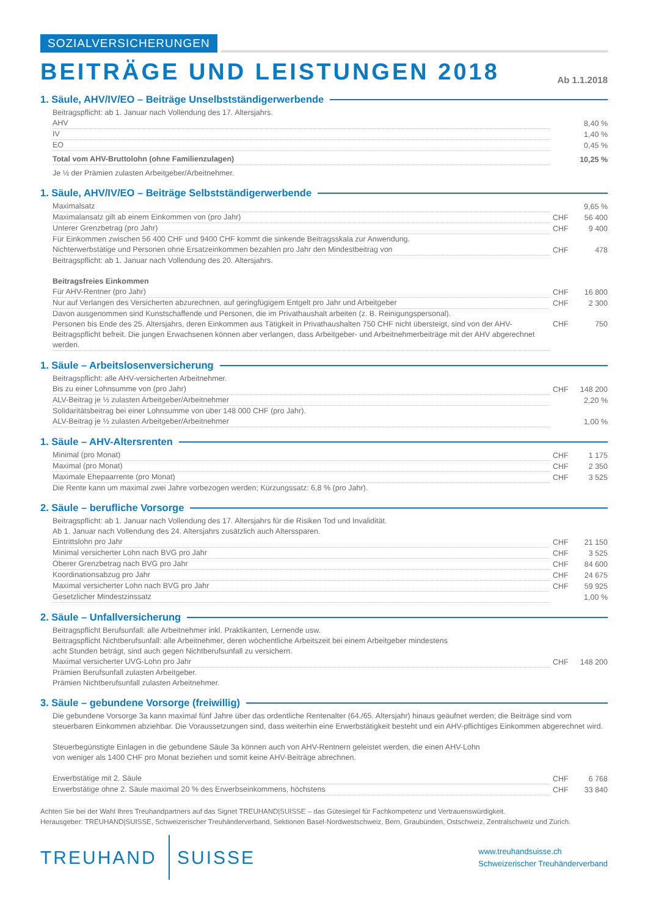SOZIALVERSICHERUNGEN
BEITRÄGE UND LEISTUNGEN 2018
Ab 1.1.2018
1. Säule, AHV/IV/EO – Beiträge Unselbstständigerwerbende
Beitragspflicht: ab 1. Januar nach Vollendung des 17. Altersjahrs.
| AHV | | 8,40 % |
| IV | | 1,40 % |
| EO | | 0,45 % |
| Total vom AHV-Bruttolohn (ohne Familienzulagen) | | 10,25 % |
Je ½ der Prämien zulasten Arbeitgeber/Arbeitnehmer.
1. Säule, AHV/IV/EO – Beiträge Selbstständigerwerbende
| Maximalsatz | | 9,65 % |
| Maximalansatz gilt ab einem Einkommen von (pro Jahr) | CHF | 56 400 |
| Unterer Grenzbetrag (pro Jahr) | CHF | 9 400 |
| Für Einkommen zwischen 56 400 CHF und 9400 CHF kommt die sinkende Beitragsskala zur Anwendung. | | |
| Nichterwerbstätige und Personen ohne Ersatzeinkommen bezahlen pro Jahr den Mindestbeitrag von | CHF | 478 |
| Beitragspflicht: ab 1. Januar nach Vollendung des 20. Altersjahrs. | | |
| Beitragsfreies Einkommen | | |
| Für AHV-Rentner (pro Jahr) | CHF | 16 800 |
| Nur auf Verlangen des Versicherten abzurechnen, auf geringfügigem Entgelt pro Jahr und Arbeitgeber | CHF | 2 300 |
| Davon ausgenommen sind Kunstschaffende und Personen, die im Privathaushalt arbeiten (z. B. Reinigungspersonal). | | |
| Personen bis Ende des 25. Altersjahrs, deren Einkommen aus Tätigkeit in Privathaushalten 750 CHF nicht übersteigt, sind von der AHV-Beitragspflicht befreit. Die jungen Erwachsenen können aber verlangen, dass Arbeitgeber- und Arbeitnehmerbeiträge mit der AHV abgerechnet werden. | CHF | 750 |
1. Säule – Arbeitslosenversicherung
| Beitragspflicht: alle AHV-versicherten Arbeitnehmer. | | |
| Bis zu einer Lohnsumme von (pro Jahr) | CHF | 148 200 |
| ALV-Beitrag je ½ zulasten Arbeitgeber/Arbeitnehmer | | 2,20 % |
| Solidaritätsbeitrag bei einer Lohnsumme von über 148 000 CHF (pro Jahr). | | |
| ALV-Beitrag je ½ zulasten Arbeitgeber/Arbeitnehmer | | 1,00 % |
1. Säule – AHV-Altersrenten
| Minimal (pro Monat) | CHF | 1 175 |
| Maximal (pro Monat) | CHF | 2 350 |
| Maximale Ehepaarrente (pro Monat) | CHF | 3 525 |
| Die Rente kann um maximal zwei Jahre vorbezogen werden; Kürzungssatz: 6,8 % (pro Jahr). | | |
2. Säule – berufliche Vorsorge
| Beitragspflicht: ab 1. Januar nach Vollendung des 17. Altersjahrs für die Risiken Tod und Invalidität. Ab 1. Januar nach Vollendung des 24. Altersjahrs zusätzlich auch Alterssparen. | | |
| Eintrittslohn pro Jahr | CHF | 21 150 |
| Minimal versicherter Lohn nach BVG pro Jahr | CHF | 3 525 |
| Oberer Grenzbetrag nach BVG pro Jahr | CHF | 84 600 |
| Koordinationsabzug pro Jahr | CHF | 24 675 |
| Maximal versicherter Lohn nach BVG pro Jahr | CHF | 59 925 |
| Gesetzlicher Mindestzinssatz | | 1,00 % |
2. Säule – Unfallversicherung
| Beitragspflicht Berufsunfall: alle Arbeitnehmer inkl. Praktikanten, Lernende usw. Beitragspflicht Nichtberufsunfall: alle Arbeitnehmer, deren wöchentliche Arbeitszeit bei einem Arbeitgeber mindestens acht Stunden beträgt, sind auch gegen Nichtberufsunfall zu versichern. | | |
| Maximal versicherter UVG-Lohn pro Jahr | CHF | 148 200 |
| Prämien Berufsunfall zulasten Arbeitgeber. Prämien Nichtberufsunfall zulasten Arbeitnehmer. | | |
3. Säule – gebundene Vorsorge (freiwillig)
| Die gebundene Vorsorge 3a kann maximal fünf Jahre über das ordentliche Rentenalter (64./65. Altersjahr) hinaus geäufnet werden; die Beiträge sind vom steuerbaren Einkommen abziehbar. Die Voraussetzungen sind, dass weiterhin eine Erwerbstätigkeit besteht und ein AHV-pflichtiges Einkommen abgerechnet wird. | | |
| Steuerbegünstigte Einlagen in die gebundene Säule 3a können auch von AHV-Rentnern geleistet werden, die einen AHV-Lohn von weniger als 1400 CHF pro Monat beziehen und somit keine AHV-Beiträge abrechnen. | | |
| Erwerbstätige mit 2. Säule | CHF | 6 768 |
| Erwerbstätige ohne 2. Säule maximal 20 % des Erwerbseinkommens, höchstens | CHF | 33 840 |
Achten Sie bei der Wahl Ihres Treuhandpartners auf das Signet TREUHAND|SUISSE – das Gütesiegel für Fachkompetenz und Vertrauenswürdigkeit.
Herausgeber: TREUHAND|SUISSE, Schweizerischer Treuhänderverband, Sektionen Basel-Nordwestschweiz, Bern, Graubünden, Ostschweiz, Zentralschweiz und Zürich.
TREUHAND SUISSE
www.treuhandsuisse.ch
Schweizerischer Treuhänderverband